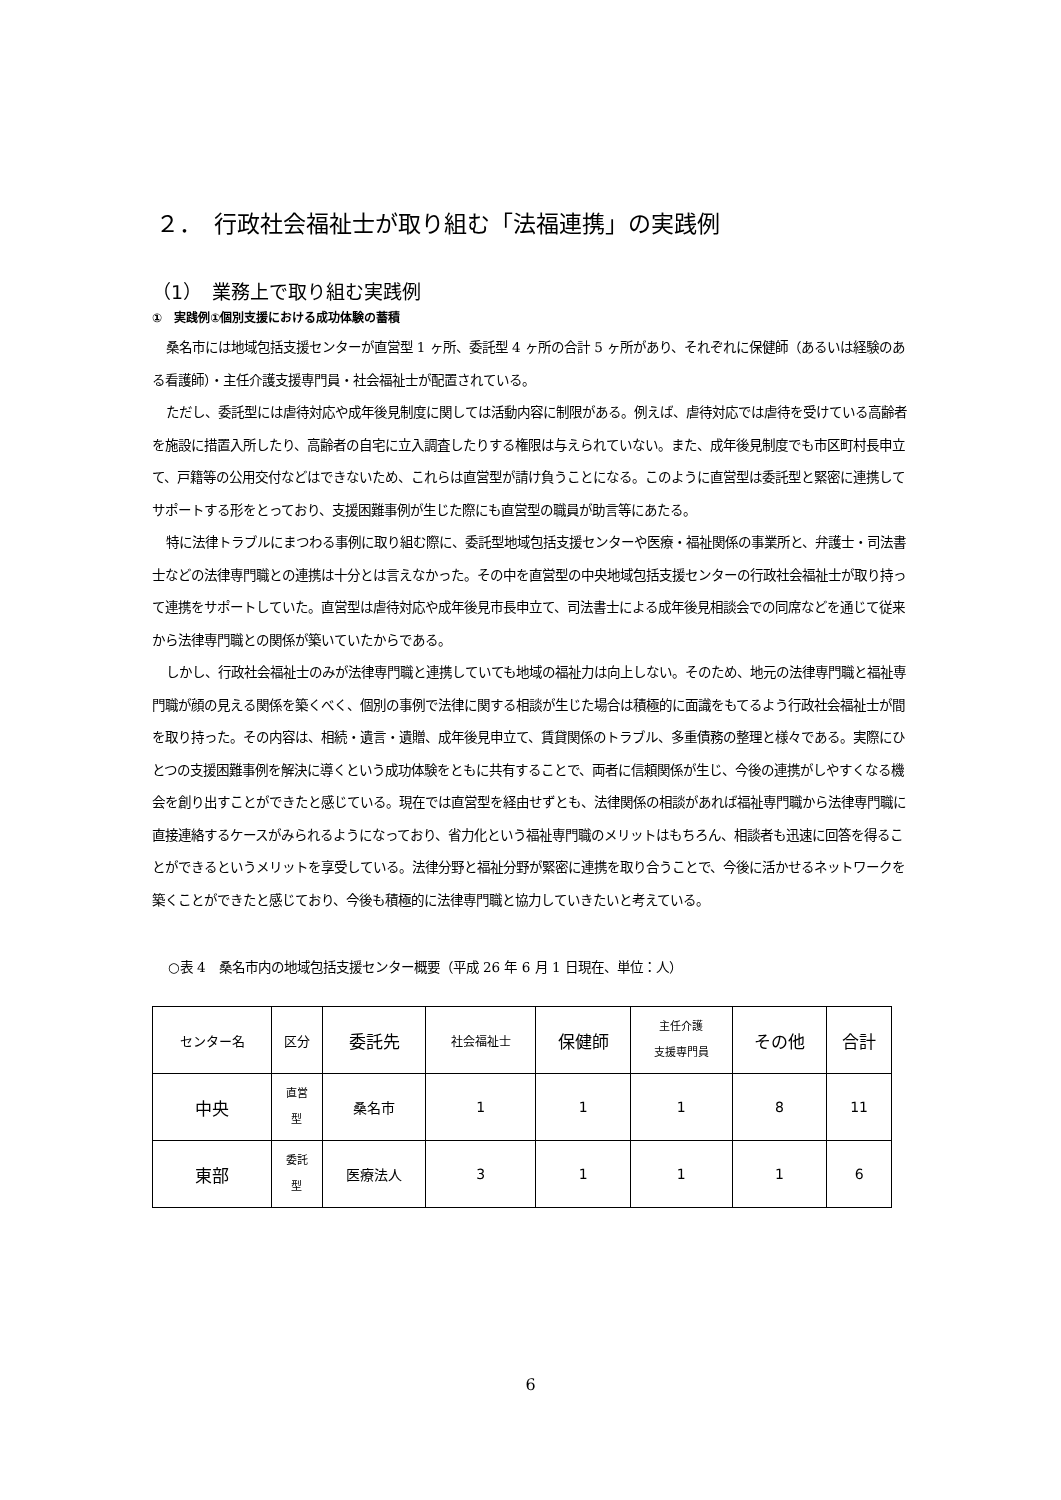２．　行政社会福祉士が取り組む「法福連携」の実践例
（1）　業務上で取り組む実践例
①　実践例①個別支援における成功体験の蓄積
桑名市には地域包括支援センターが直営型 1 ヶ所、委託型 4 ヶ所の合計 5 ヶ所があり、それぞれに保健師（あるいは経験のある看護師）・主任介護支援専門員・社会福祉士が配置されている。
ただし、委託型には虐待対応や成年後見制度に関しては活動内容に制限がある。例えば、虐待対応では虐待を受けている高齢者を施設に措置入所したり、高齢者の自宅に立入調査したりする権限は与えられていない。また、成年後見制度でも市区町村長申立て、戸籍等の公用交付などはできないため、これらは直営型が請け負うことになる。このように直営型は委託型と緊密に連携してサポートする形をとっており、支援困難事例が生じた際にも直営型の職員が助言等にあたる。
特に法律トラブルにまつわる事例に取り組む際に、委託型地域包括支援センターや医療・福祉関係の事業所と、弁護士・司法書士などの法律専門職との連携は十分とは言えなかった。その中を直営型の中央地域包括支援センターの行政社会福祉士が取り持って連携をサポートしていた。直営型は虐待対応や成年後見市長申立て、司法書士による成年後見相談会での同席などを通じて従来から法律専門職との関係が築いていたからである。
しかし、行政社会福祉士のみが法律専門職と連携していても地域の福祉力は向上しない。そのため、地元の法律専門職と福祉専門職が顔の見える関係を築くべく、個別の事例で法律に関する相談が生じた場合は積極的に面識をもてるよう行政社会福祉士が間を取り持った。その内容は、相続・遺言・遺贈、成年後見申立て、賃貸関係のトラブル、多重債務の整理と様々である。実際にひとつの支援困難事例を解決に導くという成功体験をともに共有することで、両者に信頼関係が生じ、今後の連携がしやすくなる機会を創り出すことができたと感じている。現在では直営型を経由せずとも、法律関係の相談があれば福祉専門職から法律専門職に直接連絡するケースがみられるようになっており、省力化という福祉専門職のメリットはもちろん、相談者も迅速に回答を得ることができるというメリットを享受している。法律分野と福祉分野が緊密に連携を取り合うことで、今後に活かせるネットワークを築くことができたと感じており、今後も積極的に法律専門職と協力していきたいと考えている。
○表 4　桑名市内の地域包括支援センター概要（平成 26 年 6 月 1 日現在、単位：人）
| センター名 | 区分 | 委託先 | 社会福祉士 | 保健師 | 主任介護 支援専門員 | その他 | 合計 |
| --- | --- | --- | --- | --- | --- | --- | --- |
| 中央 | 直営 型 | 桑名市 | 1 | 1 | 1 | 8 | 11 |
| 東部 | 委託 型 | 医療法人 | 3 | 1 | 1 | 1 | 6 |
6